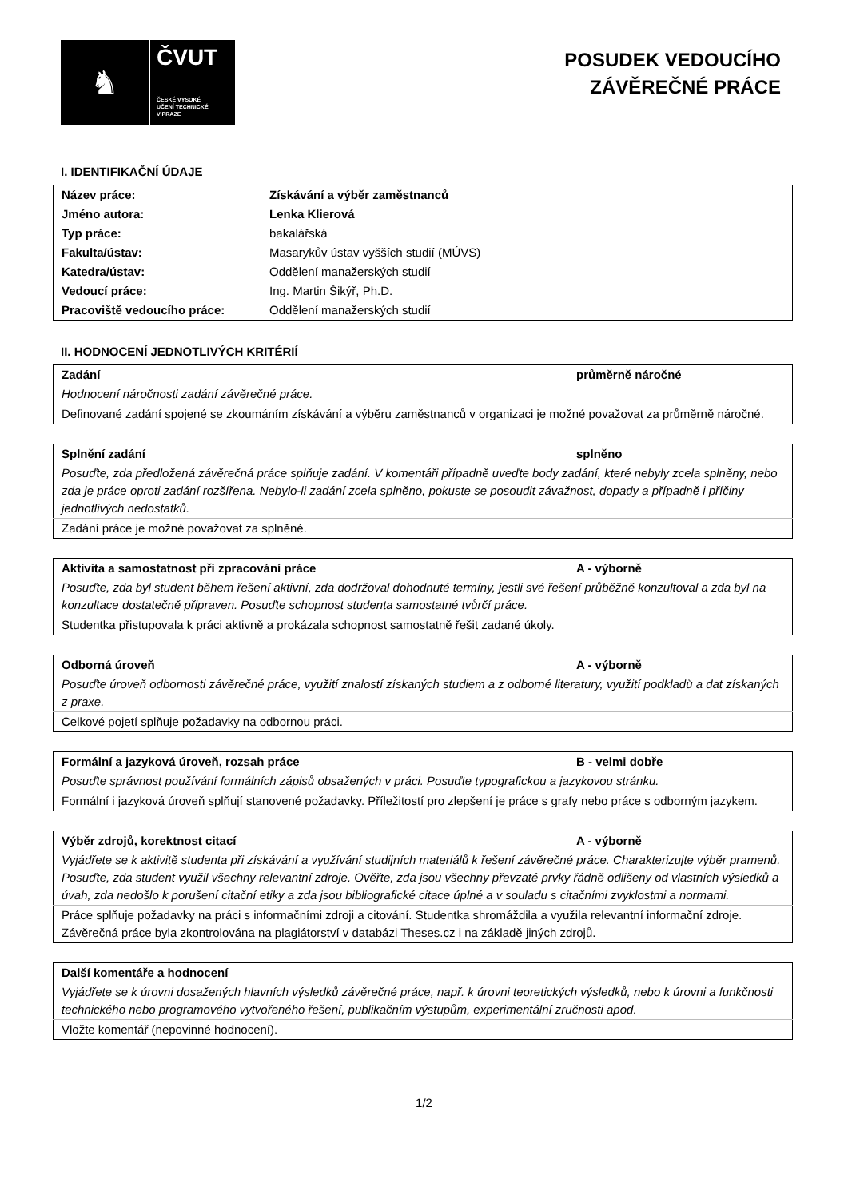♞
ČVUT
ČESKÉ VYSOKÉ
UČENÍ TECHNICKÉ
V PRAZE
POSUDEK VEDOUCÍHO
ZÁVĚREČNÉ PRÁCE
I. IDENTIFIKAČNÍ ÚDAJE
| Název práce: | Získávání a výběr zaměstnanců |
| Jméno autora: | Lenka Klierová |
| Typ práce: | bakalářská |
| Fakulta/ústav: | Masarykův ústav vyšších studií (MÚVS) |
| Katedra/ústav: | Oddělení manažerských studií |
| Vedoucí práce: | Ing. Martin Šikýř, Ph.D. |
| Pracoviště vedoucího práce: | Oddělení manažerských studií |
II. HODNOCENÍ JEDNOTLIVÝCH KRITÉRIÍ
| Zadání | průměrně náročné |
| Hodnocení náročnosti zadání závěrečné práce. | |
| Definované zadání spojené se zkoumáním získávání a výběru zaměstnanců v organizaci je možné považovat za průměrně náročné. | |
| Splnění zadání | splněno |
| Posuďte, zda předložená závěrečná práce splňuje zadání. V komentáři případně uveďte body zadání, které nebyly zcela splněny, nebo zda je práce oproti zadání rozšířena. Nebylo-li zadání zcela splněno, pokuste se posoudit závažnost, dopady a případně i příčiny jednotlivých nedostatků. | |
| Zadání práce je možné považovat za splněné. | |
| Aktivita a samostatnost při zpracování práce | A - výborně |
| Posuďte, zda byl student během řešení aktivní, zda dodržoval dohodnuté termíny, jestli své řešení průběžně konzultoval a zda byl na konzultace dostatečně připraven. Posuďte schopnost studenta samostatné tvůrčí práce. | |
| Studentka přistupovala k práci aktivně a prokázala schopnost samostatně řešit zadané úkoly. | |
| Odborná úroveň | A - výborně |
| Posuďte úroveň odbornosti závěrečné práce, využití znalostí získaných studiem a z odborné literatury, využití podkladů a dat získaných z praxe. | |
| Celkové pojetí splňuje požadavky na odbornou práci. | |
| Formální a jazyková úroveň, rozsah práce | B - velmi dobře |
| Posuďte správnost používání formálních zápisů obsažených v práci. Posuďte typografickou a jazykovou stránku. | |
| Formální i jazyková úroveň splňují stanovené požadavky. Příležitostí pro zlepšení je práce s grafy nebo práce s odborným jazykem. | |
| Výběr zdrojů, korektnost citací | A - výborně |
| Vyjádřete se k aktivitě studenta při získávání a využívání studijních materiálů k řešení závěrečné práce. Charakterizujte výběr pramenů. Posuďte, zda student využil všechny relevantní zdroje. Ověřte, zda jsou všechny převzaté prvky řádně odlišeny od vlastních výsledků a úvah, zda nedošlo k porušení citační etiky a zda jsou bibliografické citace úplné a v souladu s citačními zvyklostmi a normami. | |
| Práce splňuje požadavky na práci s informačními zdroji a citování. Studentka shromáždila a využila relevantní informační zdroje. Závěrečná práce byla zkontrolována na plagiátorství v databázi Theses.cz i na základě jiných zdrojů. | |
| Další komentáře a hodnocení |
| Vyjádřete se k úrovni dosažených hlavních výsledků závěrečné práce, např. k úrovni teoretických výsledků, nebo k úrovni a funkčnosti technického nebo programového vytvořeného řešení, publikačním výstupům, experimentální zručnosti apod. |
| Vložte komentář (nepovinné hodnocení). |
1/2